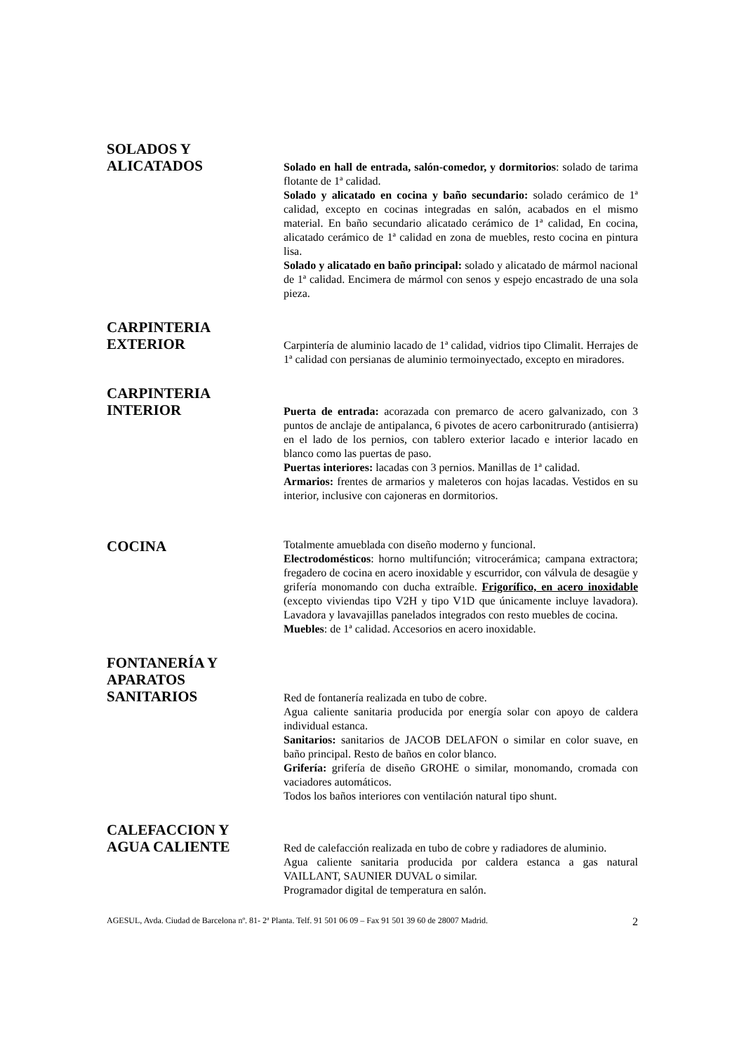SOLADOS Y
ALICATADOS
Solado en hall de entrada, salón-comedor, y dormitorios: solado de tarima flotante de 1ª calidad.
Solado y alicatado en cocina y baño secundario: solado cerámico de 1ª calidad, excepto en cocinas integradas en salón, acabados en el mismo material. En baño secundario alicatado cerámico de 1ª calidad, En cocina, alicatado cerámico de 1ª calidad en zona de muebles, resto cocina en pintura lisa.
Solado y alicatado en baño principal: solado y alicatado de mármol nacional de 1ª calidad. Encimera de mármol con senos y espejo encastrado de una sola pieza.
CARPINTERIA
EXTERIOR
Carpintería de aluminio lacado de 1ª calidad, vidrios tipo Climalit. Herrajes de 1ª calidad con persianas de aluminio termoinyectado, excepto en miradores.
CARPINTERIA
INTERIOR
Puerta de entrada: acorazada con premarco de acero galvanizado, con 3 puntos de anclaje de antipalanca, 6 pivotes de acero carbonitrurado (antisierra) en el lado de los pernios, con tablero exterior lacado e interior lacado en blanco como las puertas de paso.
Puertas interiores: lacadas con 3 pernios. Manillas de 1ª calidad.
Armarios: frentes de armarios y maleteros con hojas lacadas. Vestidos en su interior, inclusive con cajoneras en dormitorios.
COCINA
Totalmente amueblada con diseño moderno y funcional.
Electrodomésticos: horno multifunción; vitrocerámica; campana extractora; fregadero de cocina en acero inoxidable y escurridor, con válvula de desagüe y grifería monomando con ducha extraíble. Frigorífico, en acero inoxidable (excepto viviendas tipo V2H y tipo V1D que únicamente incluye lavadora). Lavadora y lavavajillas panelados integrados con resto muebles de cocina.
Muebles: de 1ª calidad. Accesorios en acero inoxidable.
FONTANERÍA Y
APARATOS
SANITARIOS
Red de fontanería realizada en tubo de cobre.
Agua caliente sanitaria producida por energía solar con apoyo de caldera individual estanca.
Sanitarios: sanitarios de JACOB DELAFON o similar en color suave, en baño principal. Resto de baños en color blanco.
Grifería: grifería de diseño GROHE o similar, monomando, cromada con vaciadores automáticos.
Todos los baños interiores con ventilación natural tipo shunt.
CALEFACCION Y
AGUA CALIENTE
Red de calefacción realizada en tubo de cobre y radiadores de aluminio.
Agua caliente sanitaria producida por caldera estanca a gas natural VAILLANT, SAUNIER DUVAL o similar.
Programador digital de temperatura en salón.
AGESUL, Avda. Ciudad de Barcelona nº. 81- 2ª Planta. Telf. 91 501 06 09 – Fax 91 501 39 60 de 28007 Madrid. 2